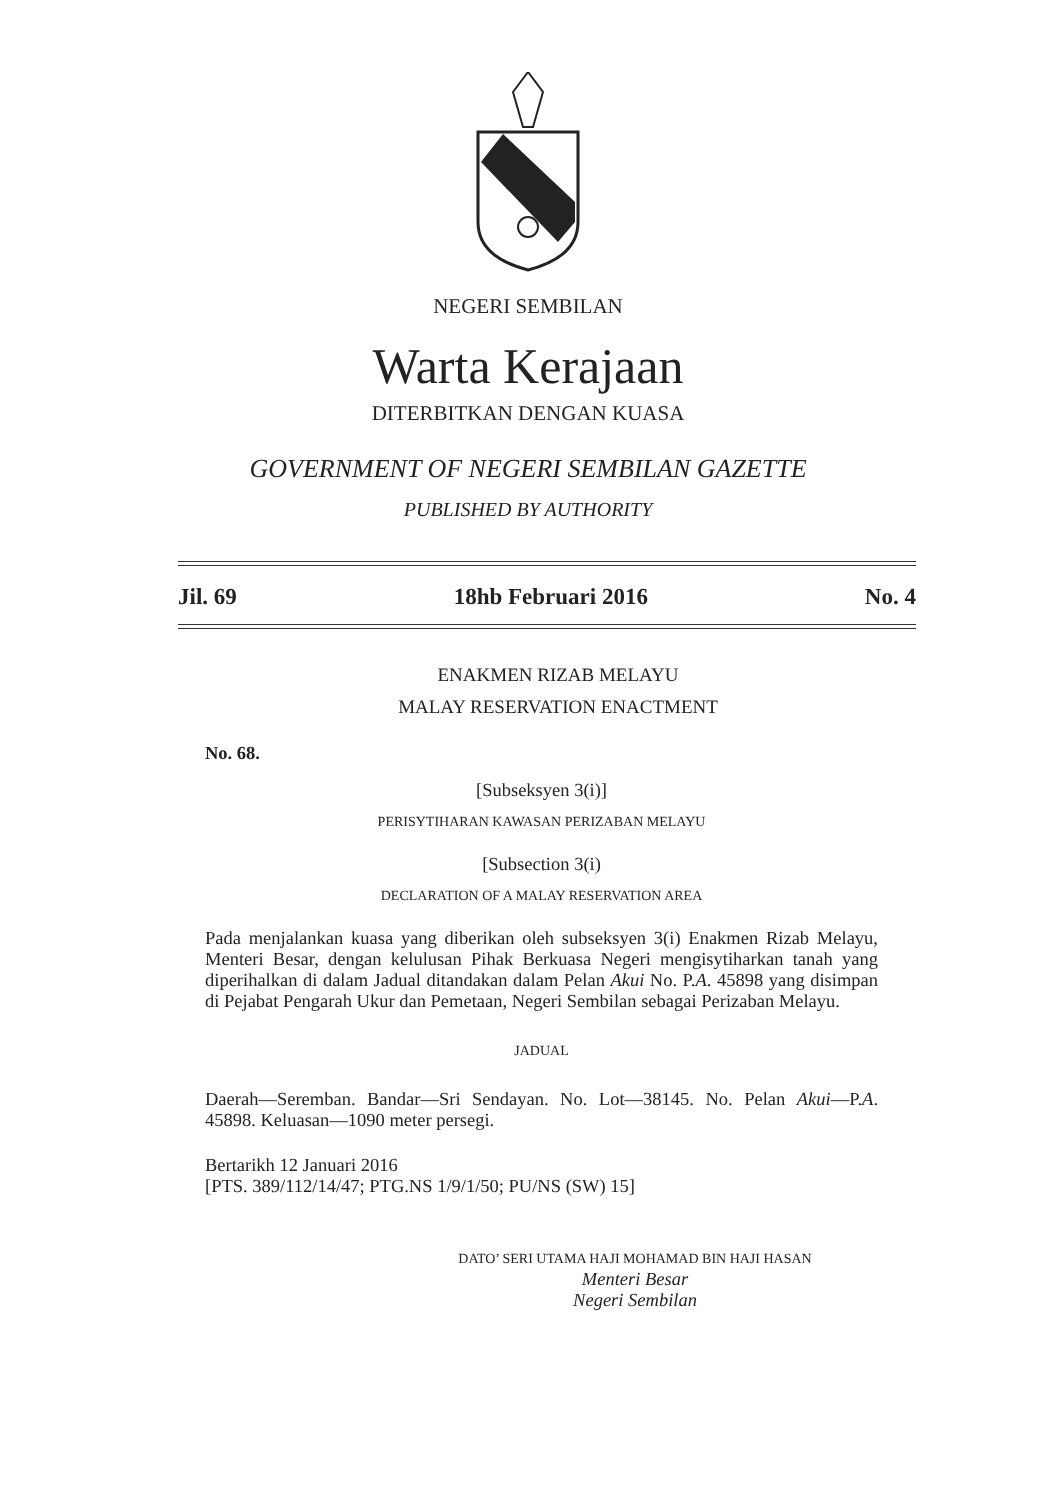NEGERI SEMBILAN
Warta Kerajaan
DITERBITKAN DENGAN KUASA
GOVERNMENT OF NEGERI SEMBILAN GAZETTE
PUBLISHED BY AUTHORITY
Jil. 69 18hb Februari 2016 No. 4
ENAKMEN RIZAB MELAYU
MALAY RESERVATION ENACTMENT
No. 68.
[Subseksyen 3(i)]
PERISYTIHARAN KAWASAN PERIZABAN MELAYU
[Subsection 3(i)
DECLARATION OF A MALAY RESERVATION AREA
Pada menjalankan kuasa yang diberikan oleh subseksyen 3(i) Enakmen Rizab Melayu, Menteri Besar, dengan kelulusan Pihak Berkuasa Negeri mengisytiharkan tanah yang diperihalkan di dalam Jadual ditandakan dalam Pelan Akui No. P.A. 45898 yang disimpan di Pejabat Pengarah Ukur dan Pemetaan, Negeri Sembilan sebagai Perizaban Melayu.
JADUAL
Daerah—Seremban. Bandar—Sri Sendayan. No. Lot—38145. No. Pelan Akui—P.A. 45898. Keluasan—1090 meter persegi.
Bertarikh 12 Januari 2016
[PTS. 389/112/14/47; PTG.NS 1/9/1/50; PU/NS (SW) 15]
DATO’ SERI UTAMA HAJI MOHAMAD BIN HAJI HASAN
Menteri Besar
Negeri Sembilan